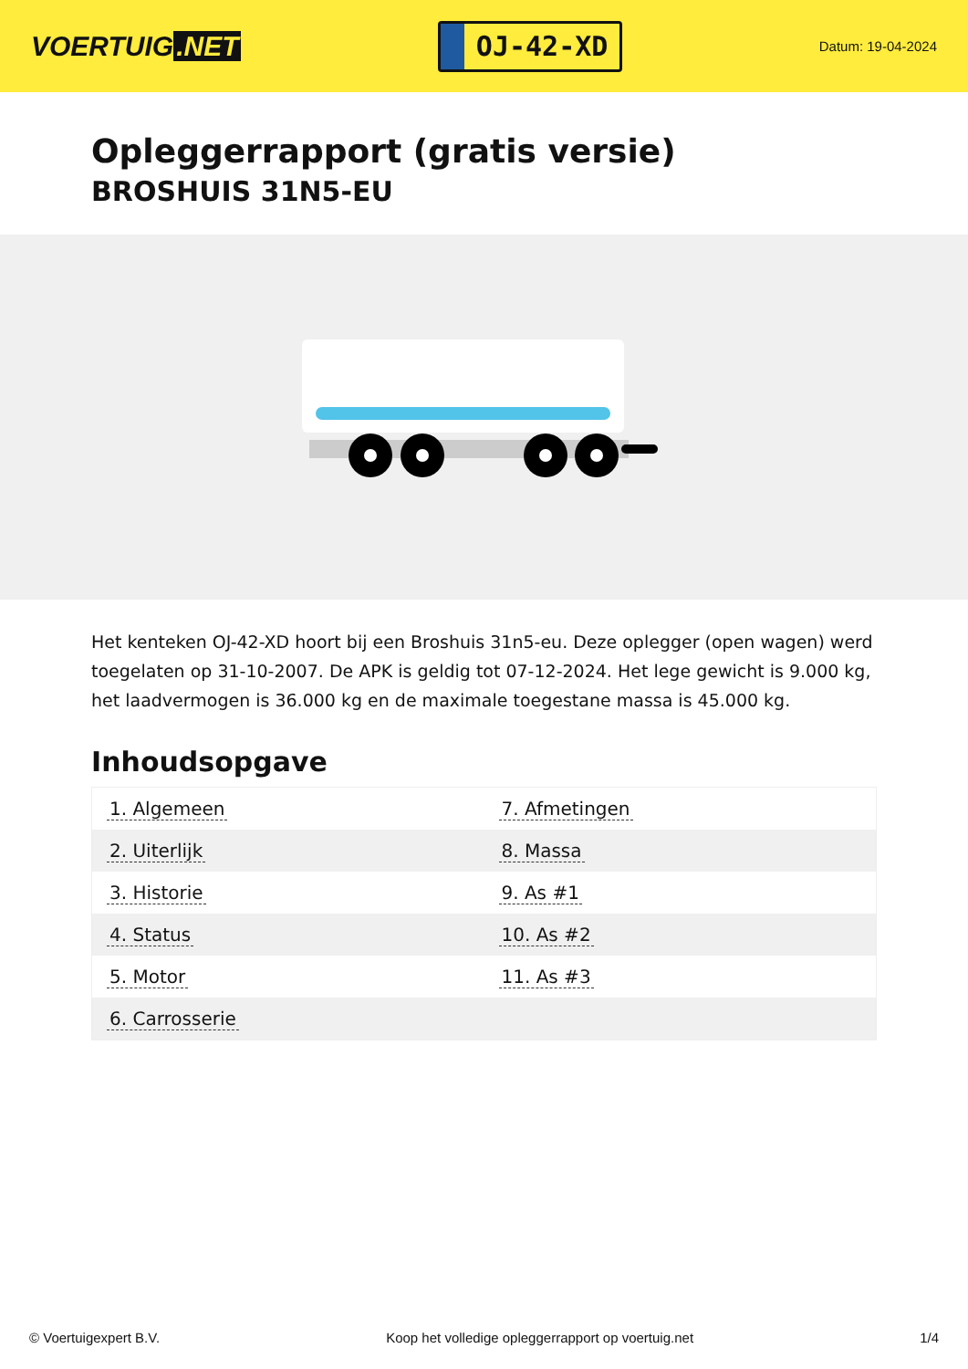VOERTUIG.NET
OJ-42-XD
Datum: 19-04-2024
Opleggerrapport (gratis versie)
BROSHUIS 31N5-EU
Het kenteken OJ-42-XD hoort bij een Broshuis 31n5-eu. Deze oplegger (open wagen) werd toegelaten op 31-10-2007. De APK is geldig tot 07-12-2024. Het lege gewicht is 9.000 kg, het laadvermogen is 36.000 kg en de maximale toegestane massa is 45.000 kg.
Inhoudsopgave
| 1. Algemeen | 7. Afmetingen |
| 2. Uiterlijk | 8. Massa |
| 3. Historie | 9. As #1 |
| 4. Status | 10. As #2 |
| 5. Motor | 11. As #3 |
| 6. Carrosserie | |
© Voertuigexpert B.V. Koop het volledige opleggerrapport op voertuig.net 1/4